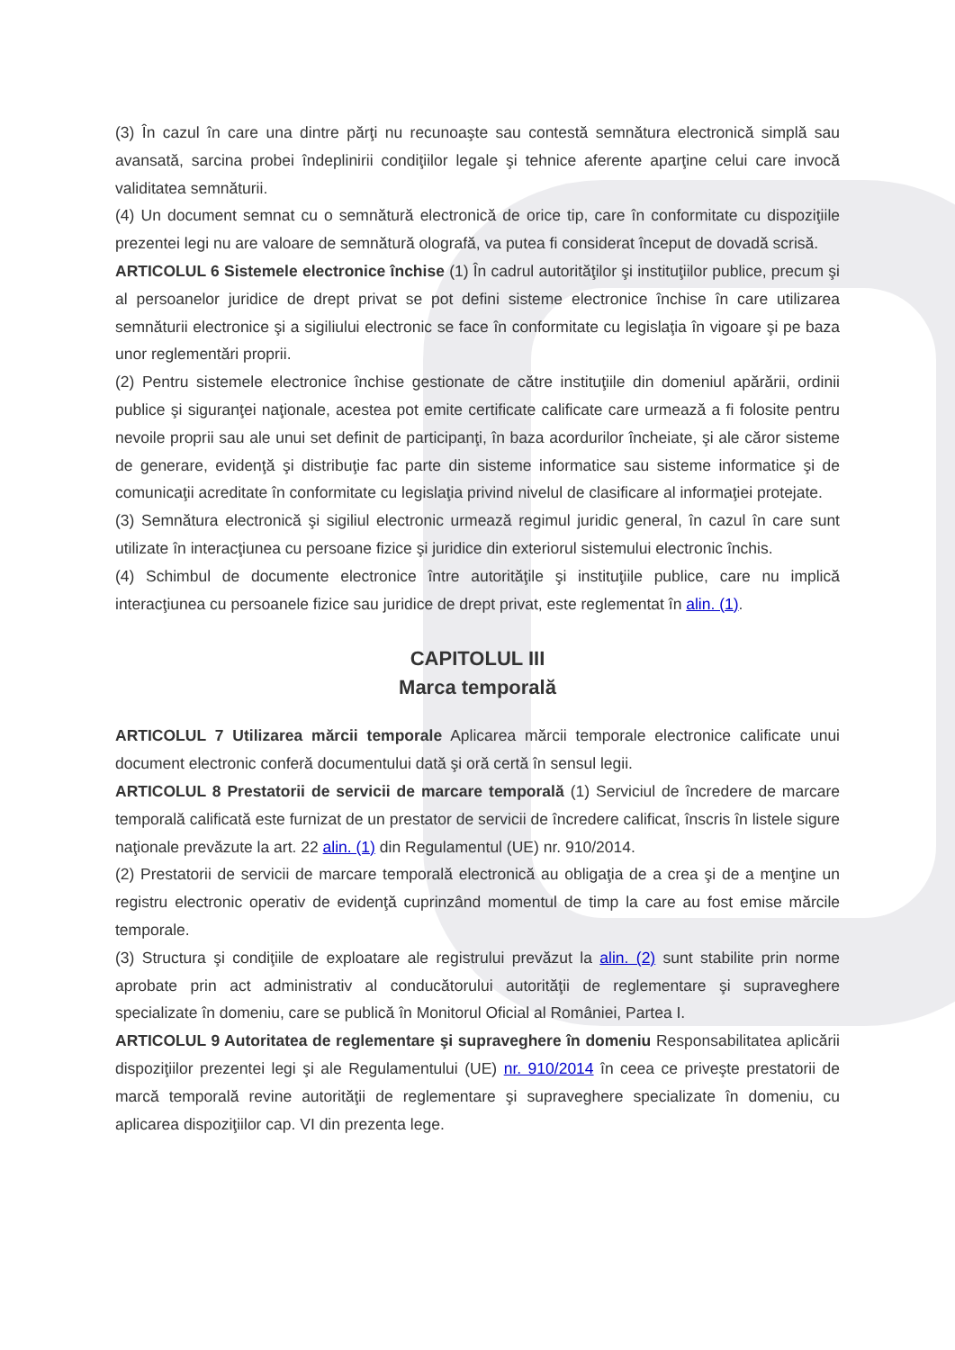(3) În cazul în care una dintre părţi nu recunoaşte sau contestă semnătura electronică simplă sau avansată, sarcina probei îndeplinirii condiţiilor legale şi tehnice aferente aparţine celui care invocă validitatea semnăturii.
(4) Un document semnat cu o semnătură electronică de orice tip, care în conformitate cu dispoziţiile prezentei legi nu are valoare de semnătură olografă, va putea fi considerat început de dovadă scrisă.
ARTICOLUL 6 Sistemele electronice închise (1) În cadrul autorităţilor şi instituţiilor publice, precum şi al persoanelor juridice de drept privat se pot defini sisteme electronice închise în care utilizarea semnăturii electronice şi a sigiliului electronic se face în conformitate cu legislaţia în vigoare şi pe baza unor reglementări proprii.
(2) Pentru sistemele electronice închise gestionate de către instituţiile din domeniul apărării, ordinii publice şi siguranţei naţionale, acestea pot emite certificate calificate care urmează a fi folosite pentru nevoile proprii sau ale unui set definit de participanţi, în baza acordurilor încheiate, şi ale căror sisteme de generare, evidenţă şi distribuţie fac parte din sisteme informatice sau sisteme informatice şi de comunicaţii acreditate în conformitate cu legislaţia privind nivelul de clasificare al informaţiei protejate.
(3) Semnătura electronică şi sigiliul electronic urmează regimul juridic general, în cazul în care sunt utilizate în interacţiunea cu persoane fizice şi juridice din exteriorul sistemului electronic închis.
(4) Schimbul de documente electronice între autorităţile şi instituţiile publice, care nu implică interacţiunea cu persoanele fizice sau juridice de drept privat, este reglementat în alin. (1).
CAPITOLUL III
Marca temporală
ARTICOLUL 7 Utilizarea mărcii temporale Aplicarea mărcii temporale electronice calificate unui document electronic conferă documentului dată şi oră certă în sensul legii.
ARTICOLUL 8 Prestatorii de servicii de marcare temporală (1) Serviciul de încredere de marcare temporală calificată este furnizat de un prestator de servicii de încredere calificat, înscris în listele sigure naţionale prevăzute la art. 22 alin. (1) din Regulamentul (UE) nr. 910/2014.
(2) Prestatorii de servicii de marcare temporală electronică au obligaţia de a crea şi de a menţine un registru electronic operativ de evidenţă cuprinzând momentul de timp la care au fost emise mărcile temporale.
(3) Structura şi condiţiile de exploatare ale registrului prevăzut la alin. (2) sunt stabilite prin norme aprobate prin act administrativ al conducătorului autorităţii de reglementare şi supraveghere specializate în domeniu, care se publică în Monitorul Oficial al României, Partea I.
ARTICOLUL 9 Autoritatea de reglementare şi supraveghere în domeniu Responsabilitatea aplicării dispoziţiilor prezentei legi şi ale Regulamentului (UE) nr. 910/2014 în ceea ce priveşte prestatorii de marcă temporală revine autorităţii de reglementare şi supraveghere specializate în domeniu, cu aplicarea dispoziţiilor cap. VI din prezenta lege.